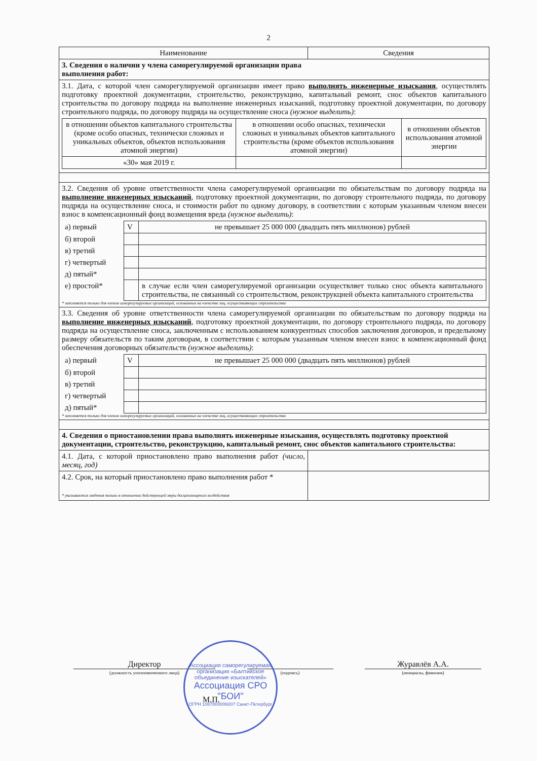2
| Наименование | Сведения |
| 3. Сведения о наличии у члена саморегулируемой организации права выполнения работ: | |
| 3.1. Дата, с которой член саморегулируемой организации имеет право выполнять инженерные изыскания , осуществлять подготовку проектной документации, строительство, реконструкцию, капитальный ремонт, снос объектов капитального строительства по договору подряда на выполнение инженерных изысканий, подготовку проектной документации, по договору строительного подряда, по договору подряда на осуществление сноса (нужное выделить) : / в отношении объектов капитального строительства (кроме особо опасных, технически сложных и уникальных объектов, объектов использования атомной энергии) / в отношении особо опасных, технически сложных и уникальных объектов капитального строительства (кроме объектов использования атомной энергии) / в отношении объектов использования атомной энергии / / «30» мая 2019 г. / / / | |
| 3.2. Сведения об уровне ответственности члена саморегулируемой организации по обязательствам по договору подряда на выполнение инженерных изысканий , подготовку проектной документации, по договору строительного подряда, по договору подряда на осуществление сноса, и стоимости работ по одному договору, в соответствии с которым указанным членом внесен взнос в компенсационный фонд возмещения вреда (нужное выделить) : / а) первый / V / не превышает 25 000 000 (двадцать пять миллионов) рублей / / б) второй / / / / в) третий / / / / г) четвертый / / / / д) пятый* / / / / е) простой* / / в случае если член саморегулируемой организации осуществляет только снос объекта капитального строительства, не связанный со строительством, реконструкцией объекта капитального строительства / * заполняется только для членов саморегулируемых организаций, основанных на членстве лиц, осуществляющих строительство | |
| 3.3. Сведения об уровне ответственности члена саморегулируемой организации по обязательствам по договору подряда на выполнение инженерных изысканий , подготовку проектной документации, по договору строительного подряда, по договору подряда на осуществление сноса, заключенным с использованием конкурентных способов заключения договоров, и предельному размеру обязательств по таким договорам, в соответствии с которым указанным членом внесен взнос в компенсационный фонд обеспечения договорных обязательств (нужное выделить) : / а) первый / V / не превышает 25 000 000 (двадцать пять миллионов) рублей / / б) второй / / / / в) третий / / / / г) четвертый / / / / д) пятый* / / / * заполняется только для членов саморегулируемых организаций, основанных на членстве лиц, осуществляющих строительство | |
| 4. Сведения о приостановлении права выполнять инженерные изыскания, осуществлять подготовку проектной документации, строительство, реконструкцию, капитальный ремонт, снос объектов капитального строительства: | |
| 4.1. Дата, с которой приостановлено право выполнения работ (число, месяц, год) | |
| 4.2. Срок, на который приостановлено право выполнения работ * * указываются сведения только в отношении действующей меры дисциплинарного воздействия | |
Директор
(должность уполномоченного лица)
(подпись)
Журавлёв А.А.
(инициалы, фамилия)
М.П.
Ассоциация саморегулируемая организация «Балтийское объединение изыскателей»
Ассоциация СРО "БОИ"
ОГРН 1087800006007 Санкт-Петербург